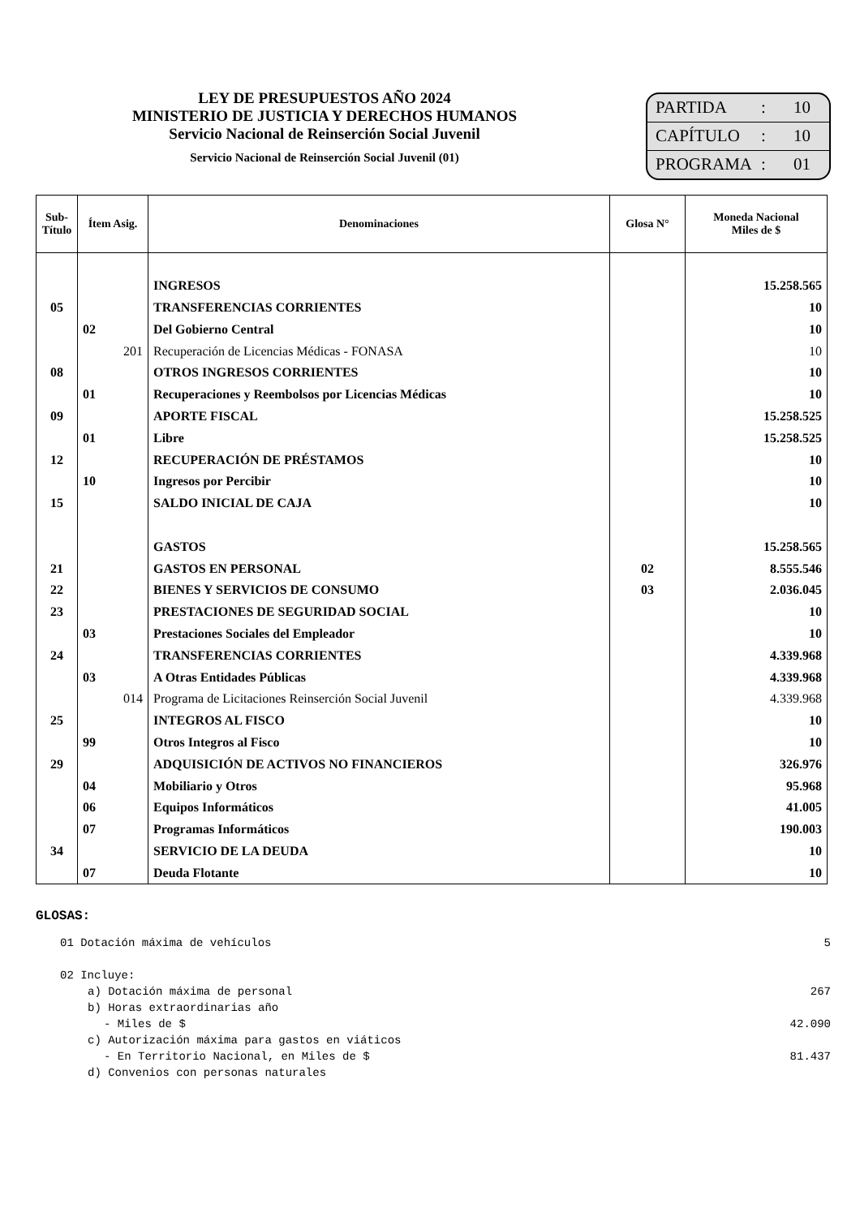LEY DE PRESUPUESTOS AÑO 2024
MINISTERIO DE JUSTICIA Y DERECHOS HUMANOS
Servicio Nacional de Reinserción Social Juvenil
Servicio Nacional de Reinserción Social Juvenil (01)
PARTIDA: 10
CAPÍTULO: 10
PROGRAMA: 01
| Sub- Título | Ítem Asig. | Denominaciones | Glosa N° | Moneda Nacional Miles de $ |
| --- | --- | --- | --- | --- |
| | | INGRESOS | | 15.258.565 |
| 05 | | TRANSFERENCIAS CORRIENTES | | 10 |
| | 02 | Del Gobierno Central | | 10 |
| | 201 | Recuperación de Licencias Médicas - FONASA | | 10 |
| 08 | | OTROS INGRESOS CORRIENTES | | 10 |
| | 01 | Recuperaciones y Reembolsos por Licencias Médicas | | 10 |
| 09 | | APORTE FISCAL | | 15.258.525 |
| | 01 | Libre | | 15.258.525 |
| 12 | | RECUPERACIÓN DE PRÉSTAMOS | | 10 |
| | 10 | Ingresos por Percibir | | 10 |
| 15 | | SALDO INICIAL DE CAJA | | 10 |
| | | GASTOS | | 15.258.565 |
| 21 | | GASTOS EN PERSONAL | 02 | 8.555.546 |
| 22 | | BIENES Y SERVICIOS DE CONSUMO | 03 | 2.036.045 |
| 23 | | PRESTACIONES DE SEGURIDAD SOCIAL | | 10 |
| | 03 | Prestaciones Sociales del Empleador | | 10 |
| 24 | | TRANSFERENCIAS CORRIENTES | | 4.339.968 |
| | 03 | A Otras Entidades Públicas | | 4.339.968 |
| | 014 | Programa de Licitaciones Reinserción Social Juvenil | | 4.339.968 |
| 25 | | INTEGROS AL FISCO | | 10 |
| | 99 | Otros Integros al Fisco | | 10 |
| 29 | | ADQUISICIÓN DE ACTIVOS NO FINANCIEROS | | 326.976 |
| | 04 | Mobiliario y Otros | | 95.968 |
| | 06 | Equipos Informáticos | | 41.005 |
| | 07 | Programas Informáticos | | 190.003 |
| 34 | | SERVICIO DE LA DEUDA | | 10 |
| | 07 | Deuda Flotante | | 10 |
GLOSAS:
01 Dotación máxima de vehículos 5
02 Incluye:
a) Dotación máxima de personal 267
b) Horas extraordinarias año
- Miles de $ 42.090
c) Autorización máxima para gastos en viáticos
- En Territorio Nacional, en Miles de $ 81.437
d) Convenios con personas naturales